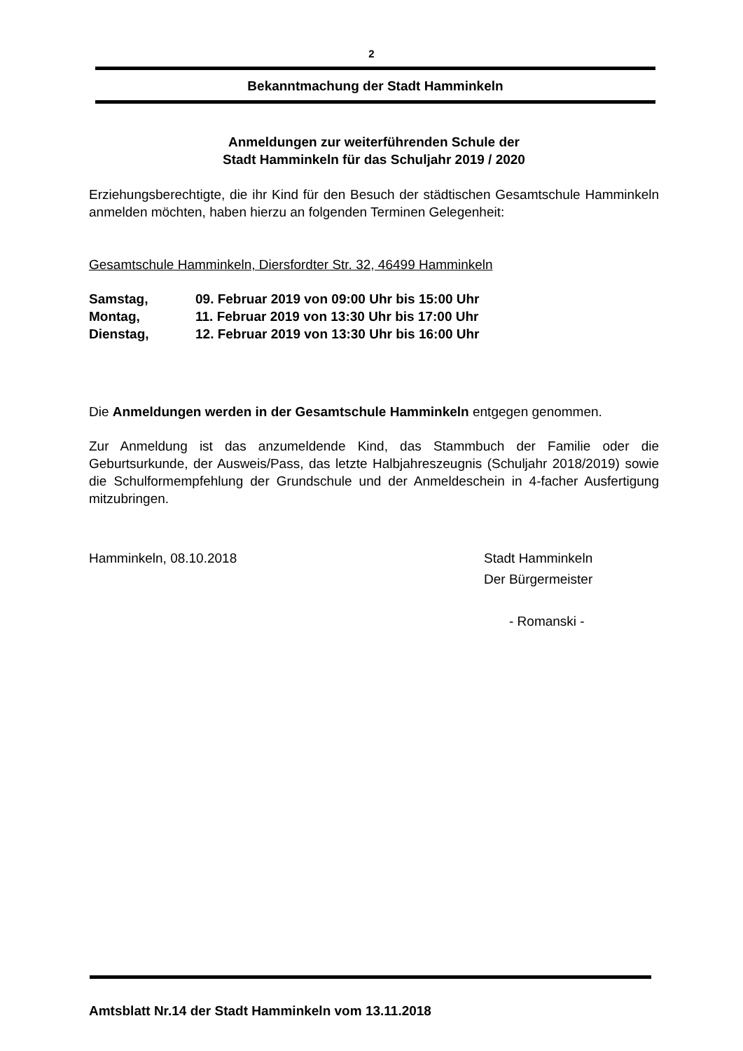2
Bekanntmachung der Stadt Hamminkeln
Anmeldungen zur weiterführenden Schule der
Stadt Hamminkeln für das Schuljahr 2019 / 2020
Erziehungsberechtigte, die ihr Kind für den Besuch der städtischen Gesamtschule Hamminkeln anmelden möchten, haben hierzu an folgenden Terminen Gelegenheit:
Gesamtschule Hamminkeln, Diersfordter Str. 32, 46499 Hamminkeln
| Samstag, | 09. Februar 2019 von 09:00 Uhr bis 15:00 Uhr |
| Montag, | 11. Februar 2019 von 13:30 Uhr bis 17:00 Uhr |
| Dienstag, | 12. Februar 2019 von 13:30 Uhr bis 16:00 Uhr |
Die Anmeldungen werden in der Gesamtschule Hamminkeln entgegen genommen.
Zur Anmeldung ist das anzumeldende Kind, das Stammbuch der Familie oder die Geburtsurkunde, der Ausweis/Pass, das letzte Halbjahreszeugnis (Schuljahr 2018/2019) sowie die Schulformempfehlung der Grundschule und der Anmeldeschein in 4-facher Ausfertigung mitzubringen.
Hamminkeln, 08.10.2018 Stadt Hamminkeln
Der Bürgermeister
- Romanski -
Amtsblatt Nr.14 der Stadt Hamminkeln vom 13.11.2018